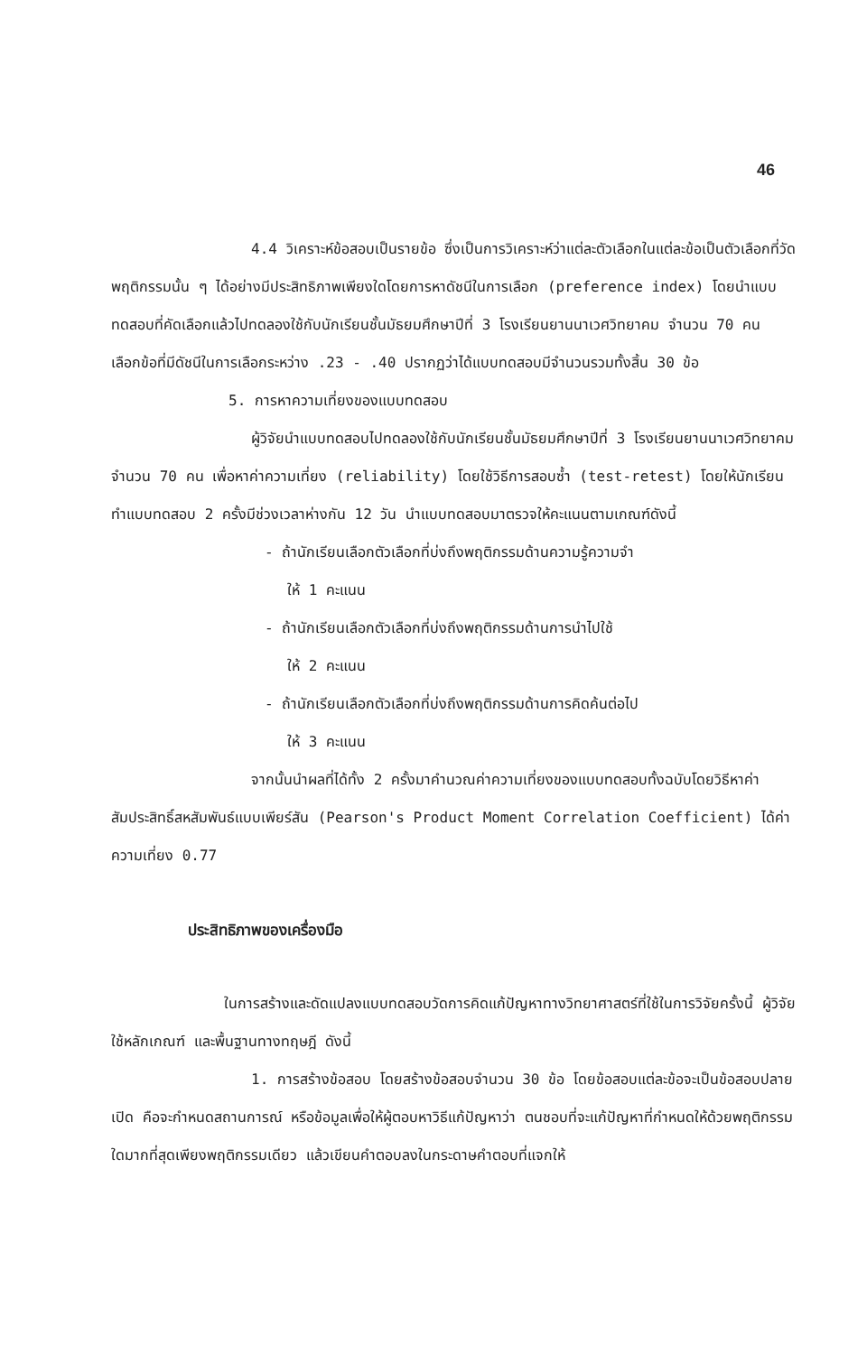46
4.4 วิเคราะห์ข้อสอบเป็นรายข้อ ซึ่งเป็นการวิเคราะห์ว่าแต่ละตัวเลือกในแต่ละข้อเป็นตัวเลือกที่วัดพฤติกรรมนั้น ๆ ได้อย่างมีประสิทธิภาพเพียงใดโดยการหาดัชนีในการเลือก (preference index) โดยนำแบบทดสอบที่คัดเลือกแล้วไปทดลองใช้กับนักเรียนชั้นมัธยมศึกษาปีที่ 3 โรงเรียนยานนาเวศวิทยาคม จำนวน 70 คน เลือกข้อที่มีดัชนีในการเลือกระหว่าง .23 - .40 ปรากฏว่าได้แบบทดสอบมีจำนวนรวมทั้งสิ้น 30 ข้อ
5. การหาความเที่ยงของแบบทดสอบ
ผู้วิจัยนำแบบทดสอบไปทดลองใช้กับนักเรียนชั้นมัธยมศึกษาปีที่ 3 โรงเรียนยานนาเวศวิทยาคม จำนวน 70 คน เพื่อหาค่าความเที่ยง (reliability) โดยใช้วิธีการสอบซ้ำ (test-retest) โดยให้นักเรียนทำแบบทดสอบ 2 ครั้งมีช่วงเวลาห่างกัน 12 วัน นำแบบทดสอบมาตรวจให้คะแนนตามเกณฑ์ดังนี้
- ถ้านักเรียนเลือกตัวเลือกที่บ่งถึงพฤติกรรมด้านความรู้ความจำ
ให้ 1 คะแนน
- ถ้านักเรียนเลือกตัวเลือกที่บ่งถึงพฤติกรรมด้านการนำไปใช้
ให้ 2 คะแนน
- ถ้านักเรียนเลือกตัวเลือกที่บ่งถึงพฤติกรรมด้านการคิดค้นต่อไป
ให้ 3 คะแนน
จากนั้นนำผลที่ได้ทั้ง 2 ครั้งมาคำนวณค่าความเที่ยงของแบบทดสอบทั้งฉบับโดยวิธีหาค่าสัมประสิทธิ์สหสัมพันธ์แบบเพียร์สัน (Pearson's Product Moment Correlation Coefficient) ได้ค่าความเที่ยง 0.77
ประสิทธิภาพของเครื่องมือ
ในการสร้างและดัดแปลงแบบทดสอบวัดการคิดแก้ปัญหาทางวิทยาศาสตร์ที่ใช้ในการวิจัยครั้งนี้ ผู้วิจัยใช้หลักเกณฑ์ และพื้นฐานทางทฤษฎี ดังนี้
1. การสร้างข้อสอบ โดยสร้างข้อสอบจำนวน 30 ข้อ โดยข้อสอบแต่ละข้อจะเป็นข้อสอบปลายเปิด คือจะกำหนดสถานการณ์ หรือข้อมูลเพื่อให้ผู้ตอบหาวิธีแก้ปัญหาว่า ตนชอบที่จะแก้ปัญหาที่กำหนดให้ด้วยพฤติกรรมใดมากที่สุดเพียงพฤติกรรมเดียว แล้วเขียนคำตอบลงในกระดาษคำตอบที่แจกให้